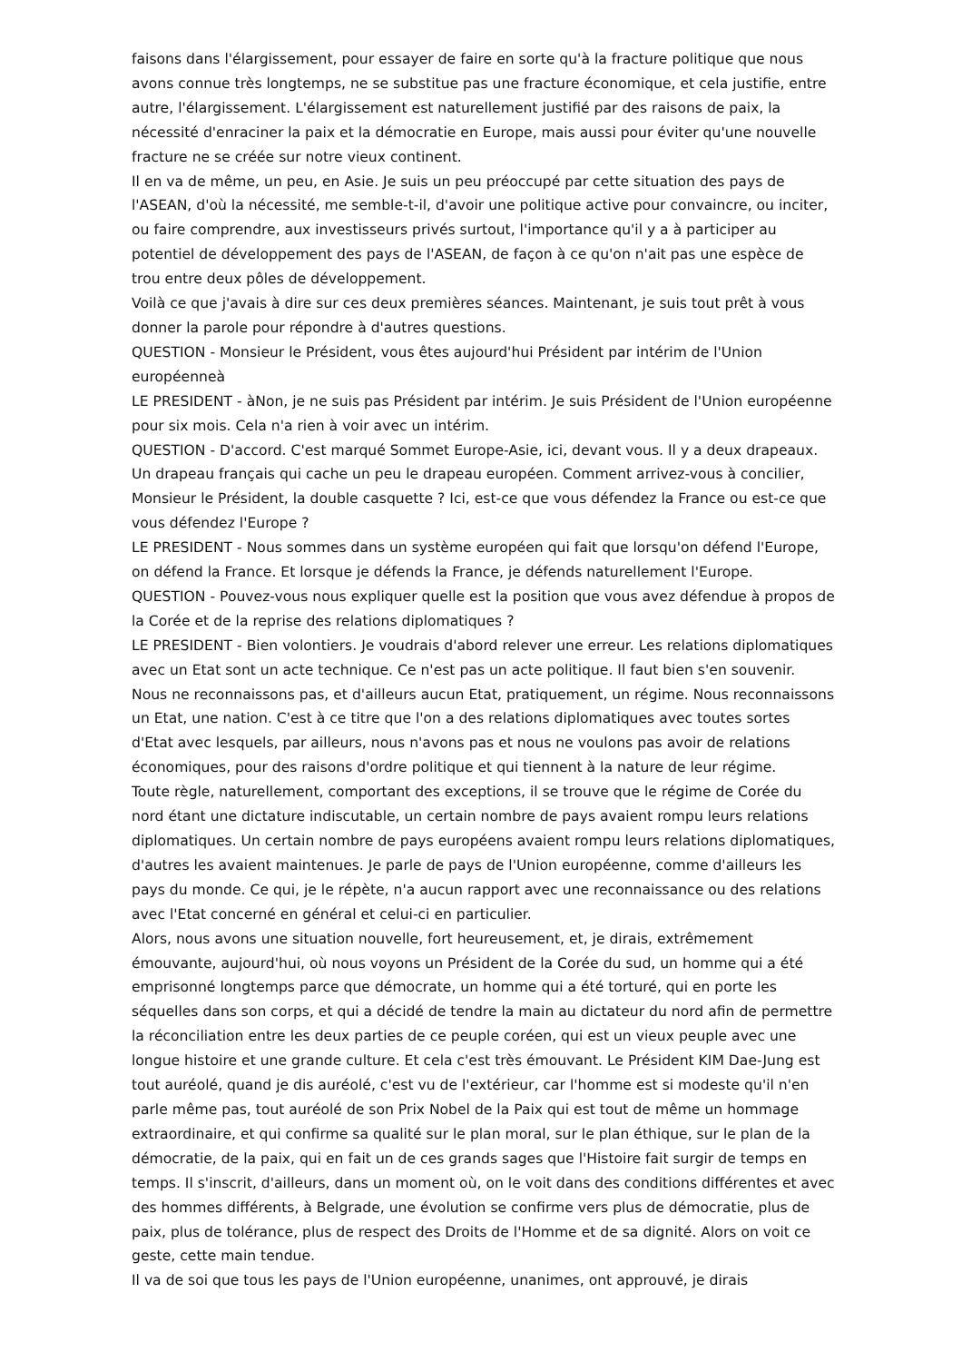faisons dans l'élargissement, pour essayer de faire en sorte qu'à la fracture politique que nous avons connue très longtemps, ne se substitue pas une fracture économique, et cela justifie, entre autre, l'élargissement. L'élargissement est naturellement justifié par des raisons de paix, la nécessité d'enraciner la paix et la démocratie en Europe, mais aussi pour éviter qu'une nouvelle fracture ne se créée sur notre vieux continent.
Il en va de même, un peu, en Asie. Je suis un peu préoccupé par cette situation des pays de l'ASEAN, d'où la nécessité, me semble-t-il, d'avoir une politique active pour convaincre, ou inciter, ou faire comprendre, aux investisseurs privés surtout, l'importance qu'il y a à participer au potentiel de développement des pays de l'ASEAN, de façon à ce qu'on n'ait pas une espèce de trou entre deux pôles de développement.
Voilà ce que j'avais à dire sur ces deux premières séances. Maintenant, je suis tout prêt à vous donner la parole pour répondre à d'autres questions.
QUESTION - Monsieur le Président, vous êtes aujourd'hui Président par intérim de l'Union européenneà
LE PRESIDENT - àNon, je ne suis pas Président par intérim. Je suis Président de l'Union européenne pour six mois. Cela n'a rien à voir avec un intérim.
QUESTION - D'accord. C'est marqué Sommet Europe-Asie, ici, devant vous. Il y a deux drapeaux. Un drapeau français qui cache un peu le drapeau européen. Comment arrivez-vous à concilier, Monsieur le Président, la double casquette ? Ici, est-ce que vous défendez la France ou est-ce que vous défendez l'Europe ?
LE PRESIDENT - Nous sommes dans un système européen qui fait que lorsqu'on défend l'Europe, on défend la France. Et lorsque je défends la France, je défends naturellement l'Europe.
QUESTION - Pouvez-vous nous expliquer quelle est la position que vous avez défendue à propos de la Corée et de la reprise des relations diplomatiques ?
LE PRESIDENT - Bien volontiers. Je voudrais d'abord relever une erreur. Les relations diplomatiques avec un Etat sont un acte technique. Ce n'est pas un acte politique. Il faut bien s'en souvenir. Nous ne reconnaissons pas, et d'ailleurs aucun Etat, pratiquement, un régime. Nous reconnaissons un Etat, une nation. C'est à ce titre que l'on a des relations diplomatiques avec toutes sortes d'Etat avec lesquels, par ailleurs, nous n'avons pas et nous ne voulons pas avoir de relations économiques, pour des raisons d'ordre politique et qui tiennent à la nature de leur régime.
Toute règle, naturellement, comportant des exceptions, il se trouve que le régime de Corée du nord étant une dictature indiscutable, un certain nombre de pays avaient rompu leurs relations diplomatiques. Un certain nombre de pays européens avaient rompu leurs relations diplomatiques, d'autres les avaient maintenues. Je parle de pays de l'Union européenne, comme d'ailleurs les pays du monde. Ce qui, je le répète, n'a aucun rapport avec une reconnaissance ou des relations avec l'Etat concerné en général et celui-ci en particulier.
Alors, nous avons une situation nouvelle, fort heureusement, et, je dirais, extrêmement émouvante, aujourd'hui, où nous voyons un Président de la Corée du sud, un homme qui a été emprisonné longtemps parce que démocrate, un homme qui a été torturé, qui en porte les séquelles dans son corps, et qui a décidé de tendre la main au dictateur du nord afin de permettre la réconciliation entre les deux parties de ce peuple coréen, qui est un vieux peuple avec une longue histoire et une grande culture. Et cela c'est très émouvant. Le Président KIM Dae-Jung est tout auréolé, quand je dis auréolé, c'est vu de l'extérieur, car l'homme est si modeste qu'il n'en parle même pas, tout auréolé de son Prix Nobel de la Paix qui est tout de même un hommage extraordinaire, et qui confirme sa qualité sur le plan moral, sur le plan éthique, sur le plan de la démocratie, de la paix, qui en fait un de ces grands sages que l'Histoire fait surgir de temps en temps. Il s'inscrit, d'ailleurs, dans un moment où, on le voit dans des conditions différentes et avec des hommes différents, à Belgrade, une évolution se confirme vers plus de démocratie, plus de paix, plus de tolérance, plus de respect des Droits de l'Homme et de sa dignité. Alors on voit ce geste, cette main tendue.
Il va de soi que tous les pays de l'Union européenne, unanimes, ont approuvé, je dirais